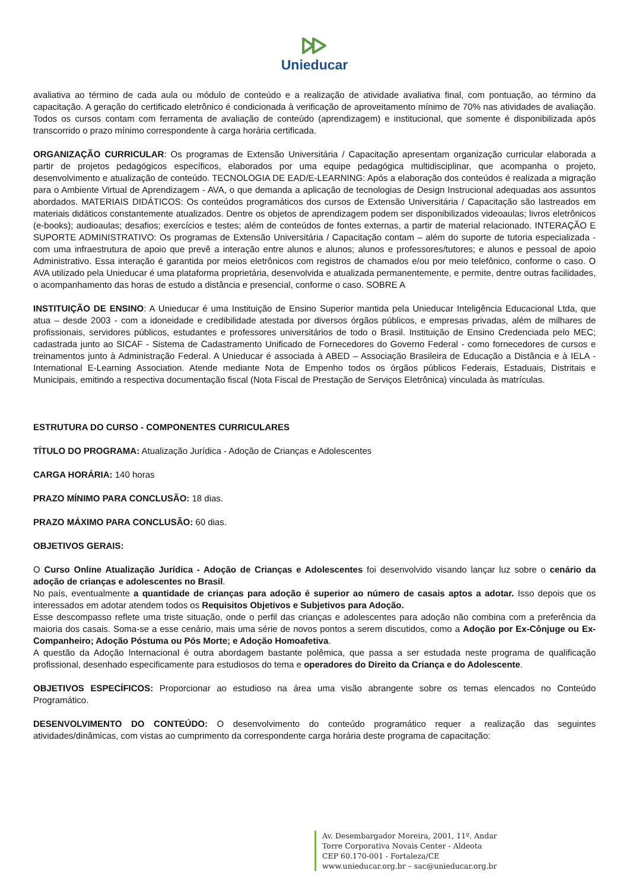Unieducar
avaliativa ao término de cada aula ou módulo de conteúdo e a realização de atividade avaliativa final, com pontuação, ao término da capacitação. A geração do certificado eletrônico é condicionada à verificação de aproveitamento mínimo de 70% nas atividades de avaliação. Todos os cursos contam com ferramenta de avaliação de conteúdo (aprendizagem) e institucional, que somente é disponibilizada após transcorrido o prazo mínimo correspondente à carga horária certificada.
ORGANIZAÇÃO CURRICULAR: Os programas de Extensão Universitária / Capacitação apresentam organização curricular elaborada a partir de projetos pedagógicos específicos, elaborados por uma equipe pedagógica multidisciplinar, que acompanha o projeto, desenvolvimento e atualização de conteúdo. TECNOLOGIA DE EAD/E-LEARNING: Após a elaboração dos conteúdos é realizada a migração para o Ambiente Virtual de Aprendizagem - AVA, o que demanda a aplicação de tecnologias de Design Instrucional adequadas aos assuntos abordados. MATERIAIS DIDÁTICOS: Os conteúdos programáticos dos cursos de Extensão Universitária / Capacitação são lastreados em materiais didáticos constantemente atualizados. Dentre os objetos de aprendizagem podem ser disponibilizados videoaulas; livros eletrônicos (e-books); audioaulas; desafios; exercícios e testes; além de conteúdos de fontes externas, a partir de material relacionado. INTERAÇÃO E SUPORTE ADMINISTRATIVO: Os programas de Extensão Universitária / Capacitação contam – além do suporte de tutoria especializada - com uma infraestrutura de apoio que prevê a interação entre alunos e alunos; alunos e professores/tutores; e alunos e pessoal de apoio Administrativo. Essa interação é garantida por meios eletrônicos com registros de chamados e/ou por meio telefônico, conforme o caso. O AVA utilizado pela Unieducar é uma plataforma proprietária, desenvolvida e atualizada permanentemente, e permite, dentre outras facilidades, o acompanhamento das horas de estudo a distância e presencial, conforme o caso. SOBRE A
INSTITUIÇÃO DE ENSINO: A Unieducar é uma Instituição de Ensino Superior mantida pela Unieducar Inteligência Educacional Ltda, que atua – desde 2003 - com a idoneidade e credibilidade atestada por diversos órgãos públicos, e empresas privadas, além de milhares de profissionais, servidores públicos, estudantes e professores universitários de todo o Brasil. Instituição de Ensino Credenciada pelo MEC; cadastrada junto ao SICAF - Sistema de Cadastramento Unificado de Fornecedores do Governo Federal - como fornecedores de cursos e treinamentos junto à Administração Federal. A Unieducar é associada à ABED – Associação Brasileira de Educação a Distância e à IELA - International E-Learning Association. Atende mediante Nota de Empenho todos os órgãos públicos Federais, Estaduais, Distritais e Municipais, emitindo a respectiva documentação fiscal (Nota Fiscal de Prestação de Serviços Eletrônica) vinculada às matrículas.
ESTRUTURA DO CURSO - COMPONENTES CURRICULARES
TÍTULO DO PROGRAMA: Atualização Jurídica - Adoção de Crianças e Adolescentes
CARGA HORÁRIA: 140 horas
PRAZO MÍNIMO PARA CONCLUSÃO: 18 dias.
PRAZO MÁXIMO PARA CONCLUSÃO: 60 dias.
OBJETIVOS GERAIS:
O Curso Online Atualização Jurídica - Adoção de Crianças e Adolescentes foi desenvolvido visando lançar luz sobre o cenário da adoção de crianças e adolescentes no Brasil.
No país, eventualmente a quantidade de crianças para adoção é superior ao número de casais aptos a adotar. Isso depois que os interessados em adotar atendem todos os Requisitos Objetivos e Subjetivos para Adoção.
Esse descompasso reflete uma triste situação, onde o perfil das crianças e adolescentes para adoção não combina com a preferência da maioria dos casais. Soma-se a esse cenário, mais uma série de novos pontos a serem discutidos, como a Adoção por Ex-Cônjuge ou Ex-Companheiro; Adoção Póstuma ou Pós Morte; e Adoção Homoafetiva.
A questão da Adoção Internacional é outra abordagem bastante polêmica, que passa a ser estudada neste programa de qualificação profissional, desenhado especificamente para estudiosos do tema e operadores do Direito da Criança e do Adolescente.
OBJETIVOS ESPECÍFICOS: Proporcionar ao estudioso na área uma visão abrangente sobre os temas elencados no Conteúdo Programático.
DESENVOLVIMENTO DO CONTEÚDO: O desenvolvimento do conteúdo programático requer a realização das seguintes atividades/dinâmicas, com vistas ao cumprimento da correspondente carga horária deste programa de capacitação:
Av. Desembargador Moreira, 2001, 11º. Andar
Torre Corporativa Novais Center - Aldeota
CEP 60.170-001 - Fortaleza/CE
www.unieducar.org.br – sac@unieducar.org.br